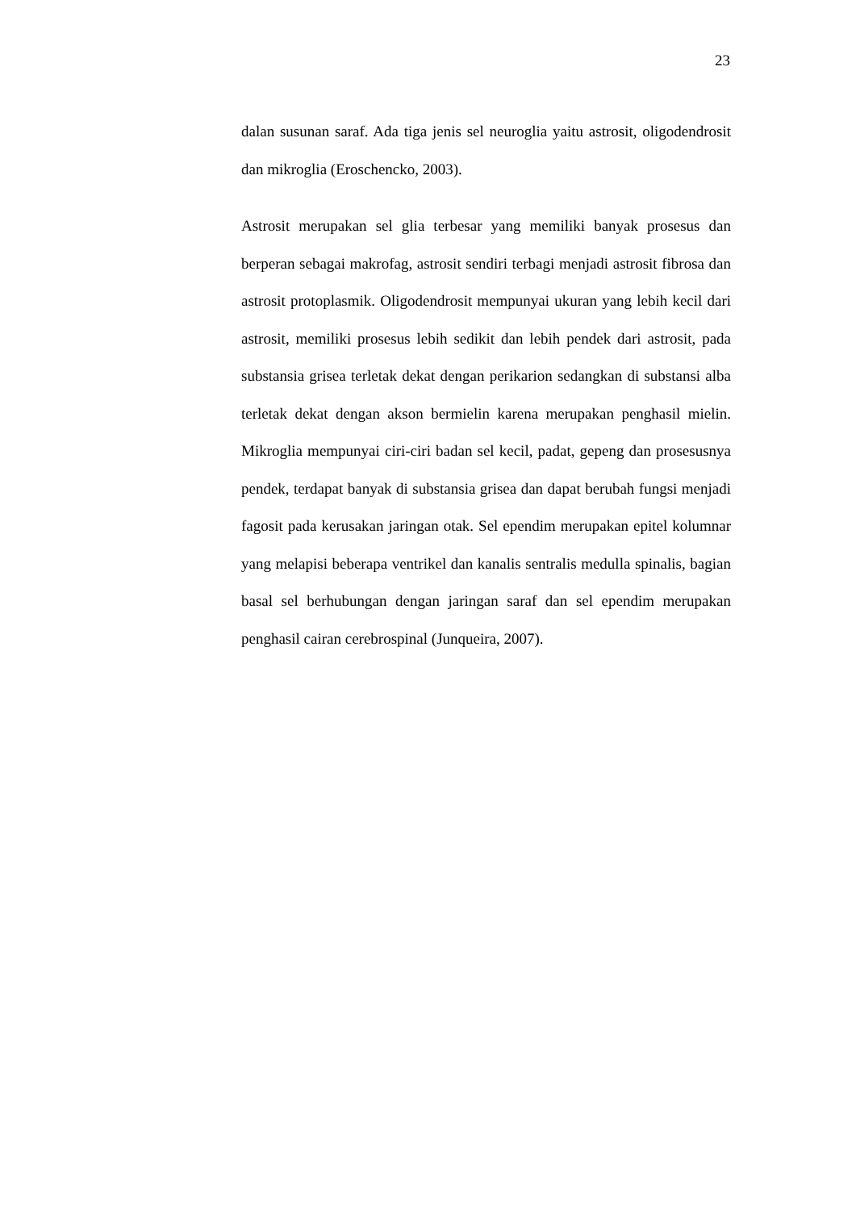23
dalan susunan saraf. Ada tiga jenis sel neuroglia yaitu astrosit, oligodendrosit dan mikroglia (Eroschencko, 2003).
Astrosit merupakan sel glia terbesar yang memiliki banyak prosesus dan berperan sebagai makrofag, astrosit sendiri terbagi menjadi astrosit fibrosa dan astrosit protoplasmik. Oligodendrosit mempunyai ukuran yang lebih kecil dari astrosit, memiliki prosesus lebih sedikit dan lebih pendek dari astrosit, pada substansia grisea terletak dekat dengan perikarion sedangkan di substansi alba terletak dekat dengan akson bermielin karena merupakan penghasil mielin. Mikroglia mempunyai ciri-ciri badan sel kecil, padat, gepeng dan prosesusnya pendek, terdapat banyak di substansia grisea dan dapat berubah fungsi menjadi fagosit pada kerusakan jaringan otak. Sel ependim merupakan epitel kolumnar yang melapisi beberapa ventrikel dan kanalis sentralis medulla spinalis, bagian basal sel berhubungan dengan jaringan saraf dan sel ependim merupakan penghasil cairan cerebrospinal (Junqueira, 2007).